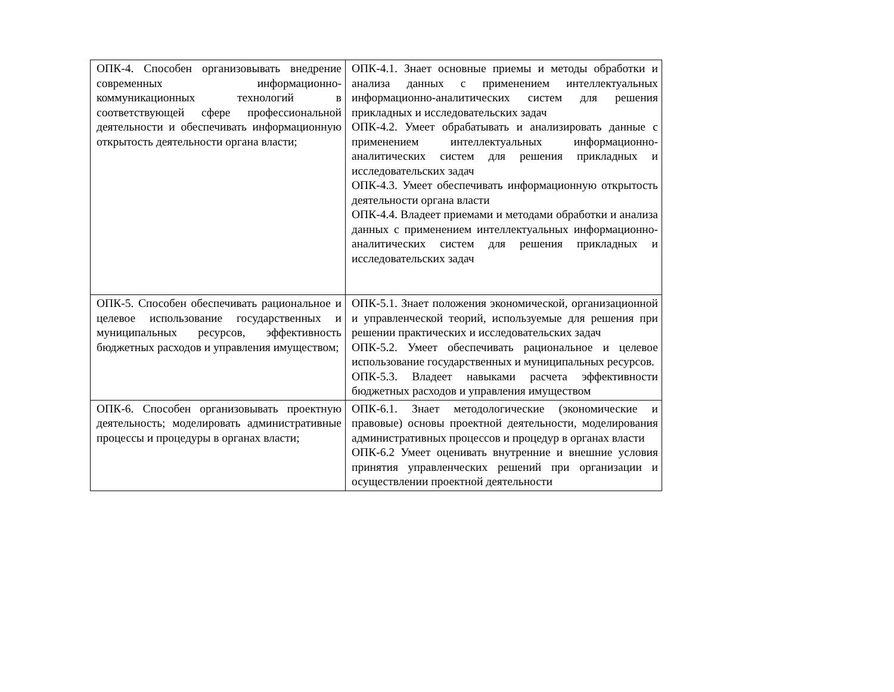| ОПК-4. Способен организовывать внедрение современных информационно-коммуникационных технологий в соответствующей сфере профессиональной деятельности и обеспечивать информационную открытость деятельности органа власти; | ОПК-4.1. Знает основные приемы и методы обработки и анализа данных с применением интеллектуальных информационно-аналитических систем для решения прикладных и исследовательских задач ОПК-4.2. Умеет обрабатывать и анализировать данные с применением интеллектуальных информационно-аналитических систем для решения прикладных и исследовательских задач ОПК-4.3. Умеет обеспечивать информационную открытость деятельности органа власти ОПК-4.4. Владеет приемами и методами обработки и анализа данных с применением интеллектуальных информационно-аналитических систем для решения прикладных и исследовательских задач |
| ОПК-5. Способен обеспечивать рациональное и целевое использование государственных и муниципальных ресурсов, эффективность бюджетных расходов и управления имуществом; | ОПК-5.1. Знает положения экономической, организационной и управленческой теорий, используемые для решения при решении практических и исследовательских задач ОПК-5.2. Умеет обеспечивать рациональное и целевое использование государственных и муниципальных ресурсов. ОПК-5.3. Владеет навыками расчета эффективности бюджетных расходов и управления имуществом |
| ОПК-6. Способен организовывать проектную деятельность; моделировать административные процессы и процедуры в органах власти; | ОПК-6.1. Знает методологические (экономические и правовые) основы проектной деятельности, моделирования административных процессов и процедур в органах власти ОПК-6.2 Умеет оценивать внутренние и внешние условия принятия управленческих решений при организации и осуществлении проектной деятельности |